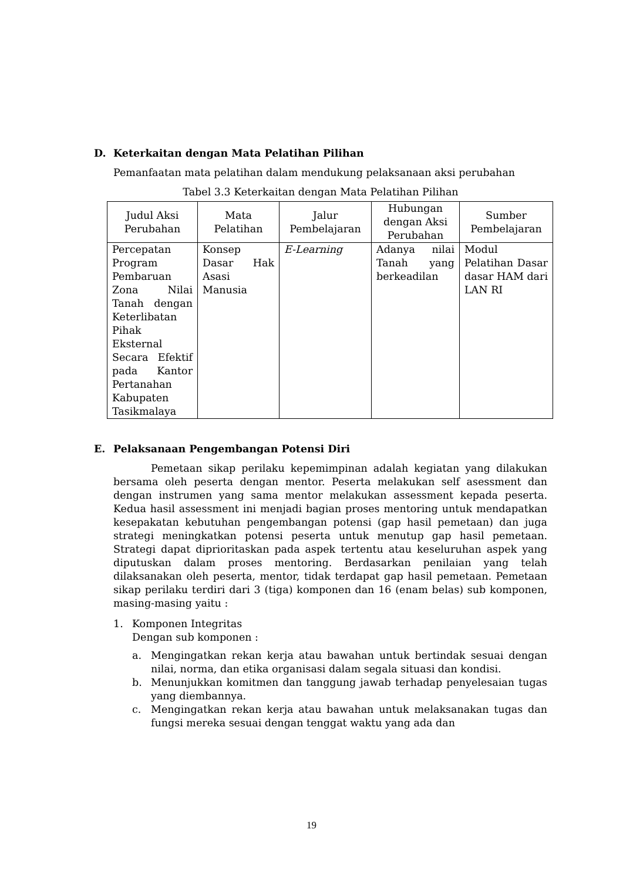D. Keterkaitan dengan Mata Pelatihan Pilihan
Pemanfaatan mata pelatihan dalam mendukung pelaksanaan aksi perubahan
Tabel 3.3 Keterkaitan dengan Mata Pelatihan Pilihan
| Judul Aksi Perubahan | Mata Pelatihan | Jalur Pembelajaran | Hubungan dengan Aksi Perubahan | Sumber Pembelajaran |
| --- | --- | --- | --- | --- |
| Percepatan Program Pembaruan Zona Nilai Tanah dengan Keterlibatan Pihak Eksternal Secara Efektif pada Kantor Pertanahan Kabupaten Tasikmalaya | Konsep Dasar Hak Asasi Manusia | E-Learning | Adanya nilai Tanah yang berkeadilan | Modul Pelatihan Dasar dasar HAM dari LAN RI |
E. Pelaksanaan Pengembangan Potensi Diri
Pemetaan sikap perilaku kepemimpinan adalah kegiatan yang dilakukan bersama oleh peserta dengan mentor. Peserta melakukan self asessment dan dengan instrumen yang sama mentor melakukan assessment kepada peserta. Kedua hasil assessment ini menjadi bagian proses mentoring untuk mendapatkan kesepakatan kebutuhan pengembangan potensi (gap hasil pemetaan) dan juga strategi meningkatkan potensi peserta untuk menutup gap hasil pemetaan. Strategi dapat diprioritaskan pada aspek tertentu atau keseluruhan aspek yang diputuskan dalam proses mentoring. Berdasarkan penilaian yang telah dilaksanakan oleh peserta, mentor, tidak terdapat gap hasil pemetaan. Pemetaan sikap perilaku terdiri dari 3 (tiga) komponen dan 16 (enam belas) sub komponen, masing-masing yaitu :
1. Komponen Integritas
Dengan sub komponen :
a. Mengingatkan rekan kerja atau bawahan untuk bertindak sesuai dengan nilai, norma, dan etika organisasi dalam segala situasi dan kondisi.
b. Menunjukkan komitmen dan tanggung jawab terhadap penyelesaian tugas yang diembannya.
c. Mengingatkan rekan kerja atau bawahan untuk melaksanakan tugas dan fungsi mereka sesuai dengan tenggat waktu yang ada dan
19